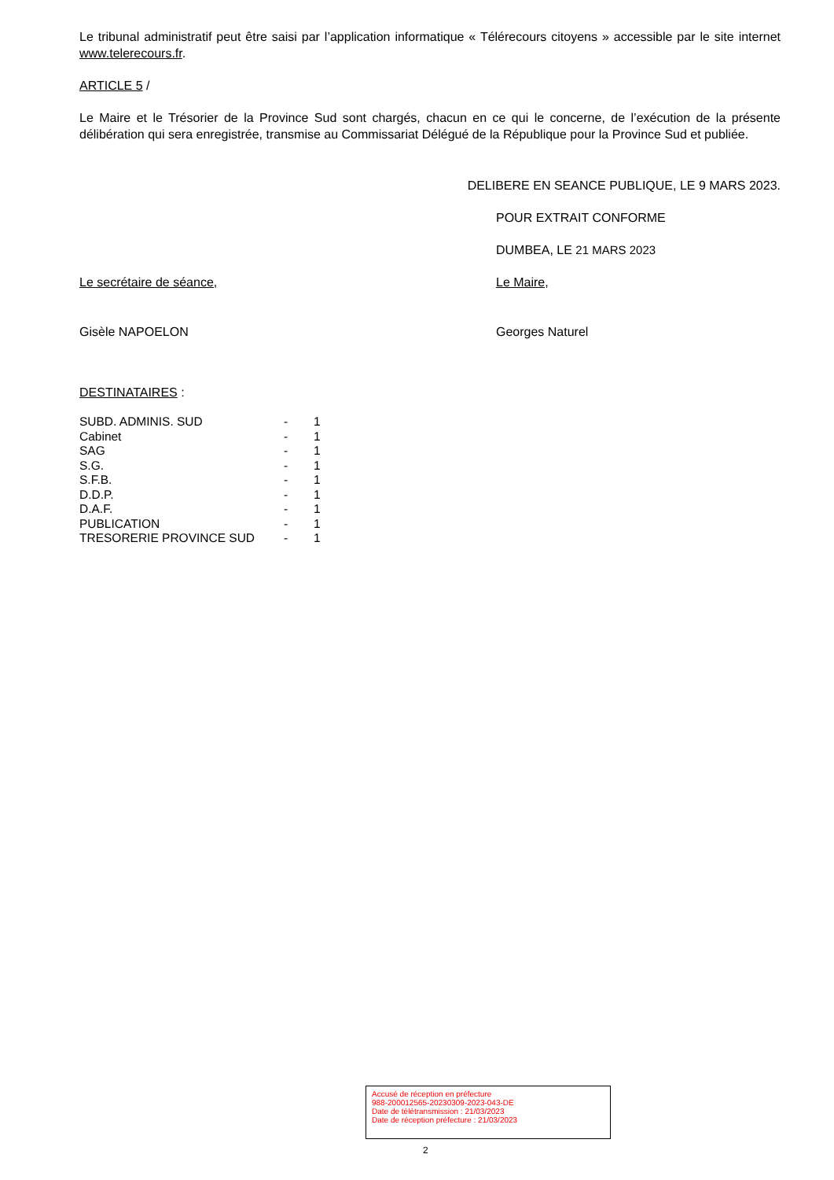Le tribunal administratif peut être saisi par l’application informatique « Télérecours citoyens » accessible par le site internet www.telerecours.fr.
ARTICLE 5 /
Le Maire et le Trésorier de la Province Sud sont chargés, chacun en ce qui le concerne, de l’exécution de la présente délibération qui sera enregistrée, transmise au Commissariat Délégué de la République pour la Province Sud et publiée.
DELIBERE EN SEANCE PUBLIQUE, LE 9 MARS 2023.
POUR EXTRAIT CONFORME
DUMBEA, LE 21 MARS 2023
Le secrétaire de séance,
Gisèle NAPOELON
Le Maire,
Georges Naturel
DESTINATAIRES :
| SUBD. ADMINIS. SUD | - | 1 |
| Cabinet | - | 1 |
| SAG | - | 1 |
| S.G. | - | 1 |
| S.F.B. | - | 1 |
| D.D.P. | - | 1 |
| D.A.F. | - | 1 |
| PUBLICATION | - | 1 |
| TRESORERIE PROVINCE SUD | - | 1 |
Accusé de réception en préfecture
988-200012565-20230309-2023-043-DE
Date de télétransmission : 21/03/2023
Date de réception préfecture : 21/03/2023
2